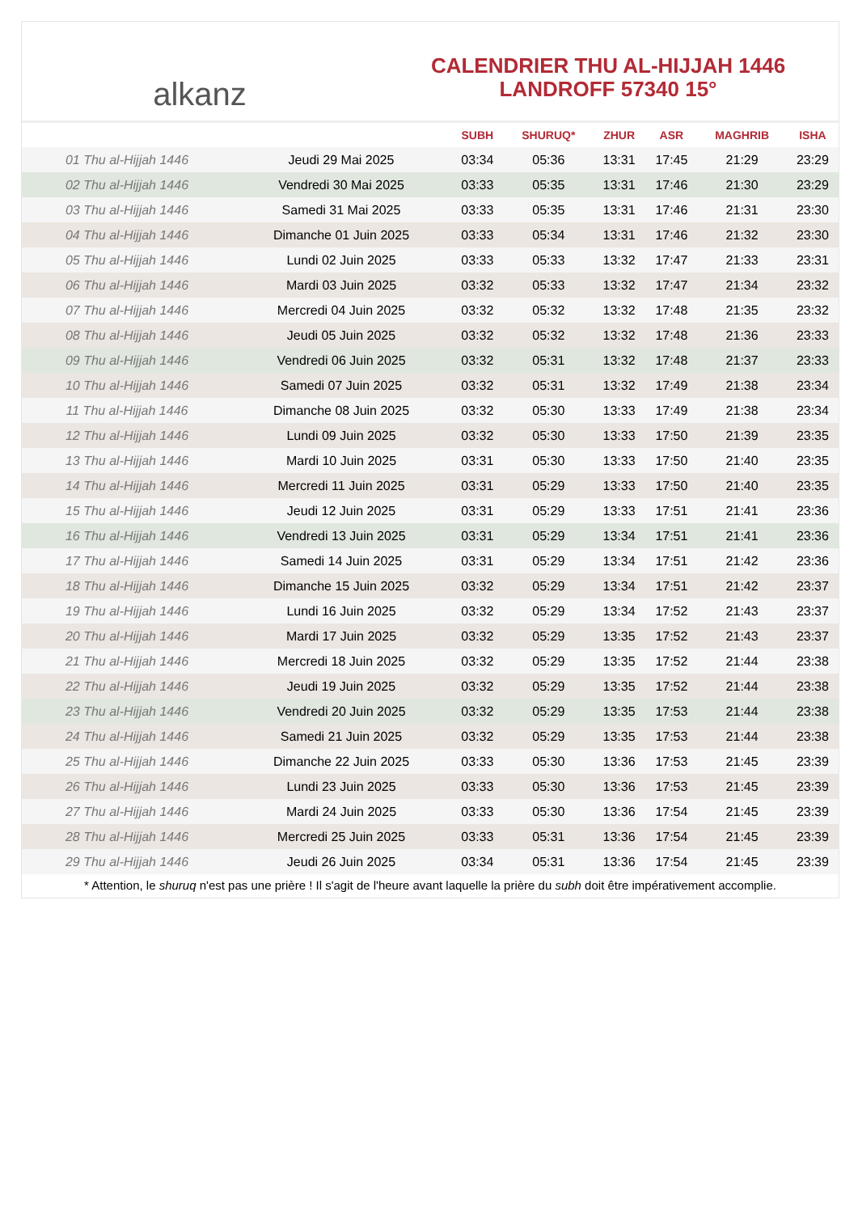alkanz
CALENDRIER THU AL-HIJJAH 1446
LANDROFF 57340 15°
| | | SUBH | SHURUQ* | ZHUR | ASR | MAGHRIB | ISHA |
| --- | --- | --- | --- | --- | --- | --- | --- |
| 01 Thu al-Hijjah 1446 | Jeudi 29 Mai 2025 | 03:34 | 05:36 | 13:31 | 17:45 | 21:29 | 23:29 |
| 02 Thu al-Hijjah 1446 | Vendredi 30 Mai 2025 | 03:33 | 05:35 | 13:31 | 17:46 | 21:30 | 23:29 |
| 03 Thu al-Hijjah 1446 | Samedi 31 Mai 2025 | 03:33 | 05:35 | 13:31 | 17:46 | 21:31 | 23:30 |
| 04 Thu al-Hijjah 1446 | Dimanche 01 Juin 2025 | 03:33 | 05:34 | 13:31 | 17:46 | 21:32 | 23:30 |
| 05 Thu al-Hijjah 1446 | Lundi 02 Juin 2025 | 03:33 | 05:33 | 13:32 | 17:47 | 21:33 | 23:31 |
| 06 Thu al-Hijjah 1446 | Mardi 03 Juin 2025 | 03:32 | 05:33 | 13:32 | 17:47 | 21:34 | 23:32 |
| 07 Thu al-Hijjah 1446 | Mercredi 04 Juin 2025 | 03:32 | 05:32 | 13:32 | 17:48 | 21:35 | 23:32 |
| 08 Thu al-Hijjah 1446 | Jeudi 05 Juin 2025 | 03:32 | 05:32 | 13:32 | 17:48 | 21:36 | 23:33 |
| 09 Thu al-Hijjah 1446 | Vendredi 06 Juin 2025 | 03:32 | 05:31 | 13:32 | 17:48 | 21:37 | 23:33 |
| 10 Thu al-Hijjah 1446 | Samedi 07 Juin 2025 | 03:32 | 05:31 | 13:32 | 17:49 | 21:38 | 23:34 |
| 11 Thu al-Hijjah 1446 | Dimanche 08 Juin 2025 | 03:32 | 05:30 | 13:33 | 17:49 | 21:38 | 23:34 |
| 12 Thu al-Hijjah 1446 | Lundi 09 Juin 2025 | 03:32 | 05:30 | 13:33 | 17:50 | 21:39 | 23:35 |
| 13 Thu al-Hijjah 1446 | Mardi 10 Juin 2025 | 03:31 | 05:30 | 13:33 | 17:50 | 21:40 | 23:35 |
| 14 Thu al-Hijjah 1446 | Mercredi 11 Juin 2025 | 03:31 | 05:29 | 13:33 | 17:50 | 21:40 | 23:35 |
| 15 Thu al-Hijjah 1446 | Jeudi 12 Juin 2025 | 03:31 | 05:29 | 13:33 | 17:51 | 21:41 | 23:36 |
| 16 Thu al-Hijjah 1446 | Vendredi 13 Juin 2025 | 03:31 | 05:29 | 13:34 | 17:51 | 21:41 | 23:36 |
| 17 Thu al-Hijjah 1446 | Samedi 14 Juin 2025 | 03:31 | 05:29 | 13:34 | 17:51 | 21:42 | 23:36 |
| 18 Thu al-Hijjah 1446 | Dimanche 15 Juin 2025 | 03:32 | 05:29 | 13:34 | 17:51 | 21:42 | 23:37 |
| 19 Thu al-Hijjah 1446 | Lundi 16 Juin 2025 | 03:32 | 05:29 | 13:34 | 17:52 | 21:43 | 23:37 |
| 20 Thu al-Hijjah 1446 | Mardi 17 Juin 2025 | 03:32 | 05:29 | 13:35 | 17:52 | 21:43 | 23:37 |
| 21 Thu al-Hijjah 1446 | Mercredi 18 Juin 2025 | 03:32 | 05:29 | 13:35 | 17:52 | 21:44 | 23:38 |
| 22 Thu al-Hijjah 1446 | Jeudi 19 Juin 2025 | 03:32 | 05:29 | 13:35 | 17:52 | 21:44 | 23:38 |
| 23 Thu al-Hijjah 1446 | Vendredi 20 Juin 2025 | 03:32 | 05:29 | 13:35 | 17:53 | 21:44 | 23:38 |
| 24 Thu al-Hijjah 1446 | Samedi 21 Juin 2025 | 03:32 | 05:29 | 13:35 | 17:53 | 21:44 | 23:38 |
| 25 Thu al-Hijjah 1446 | Dimanche 22 Juin 2025 | 03:33 | 05:30 | 13:36 | 17:53 | 21:45 | 23:39 |
| 26 Thu al-Hijjah 1446 | Lundi 23 Juin 2025 | 03:33 | 05:30 | 13:36 | 17:53 | 21:45 | 23:39 |
| 27 Thu al-Hijjah 1446 | Mardi 24 Juin 2025 | 03:33 | 05:30 | 13:36 | 17:54 | 21:45 | 23:39 |
| 28 Thu al-Hijjah 1446 | Mercredi 25 Juin 2025 | 03:33 | 05:31 | 13:36 | 17:54 | 21:45 | 23:39 |
| 29 Thu al-Hijjah 1446 | Jeudi 26 Juin 2025 | 03:34 | 05:31 | 13:36 | 17:54 | 21:45 | 23:39 |
* Attention, le shuruq n'est pas une prière ! Il s'agit de l'heure avant laquelle la prière du subh doit être impérativement accomplie.